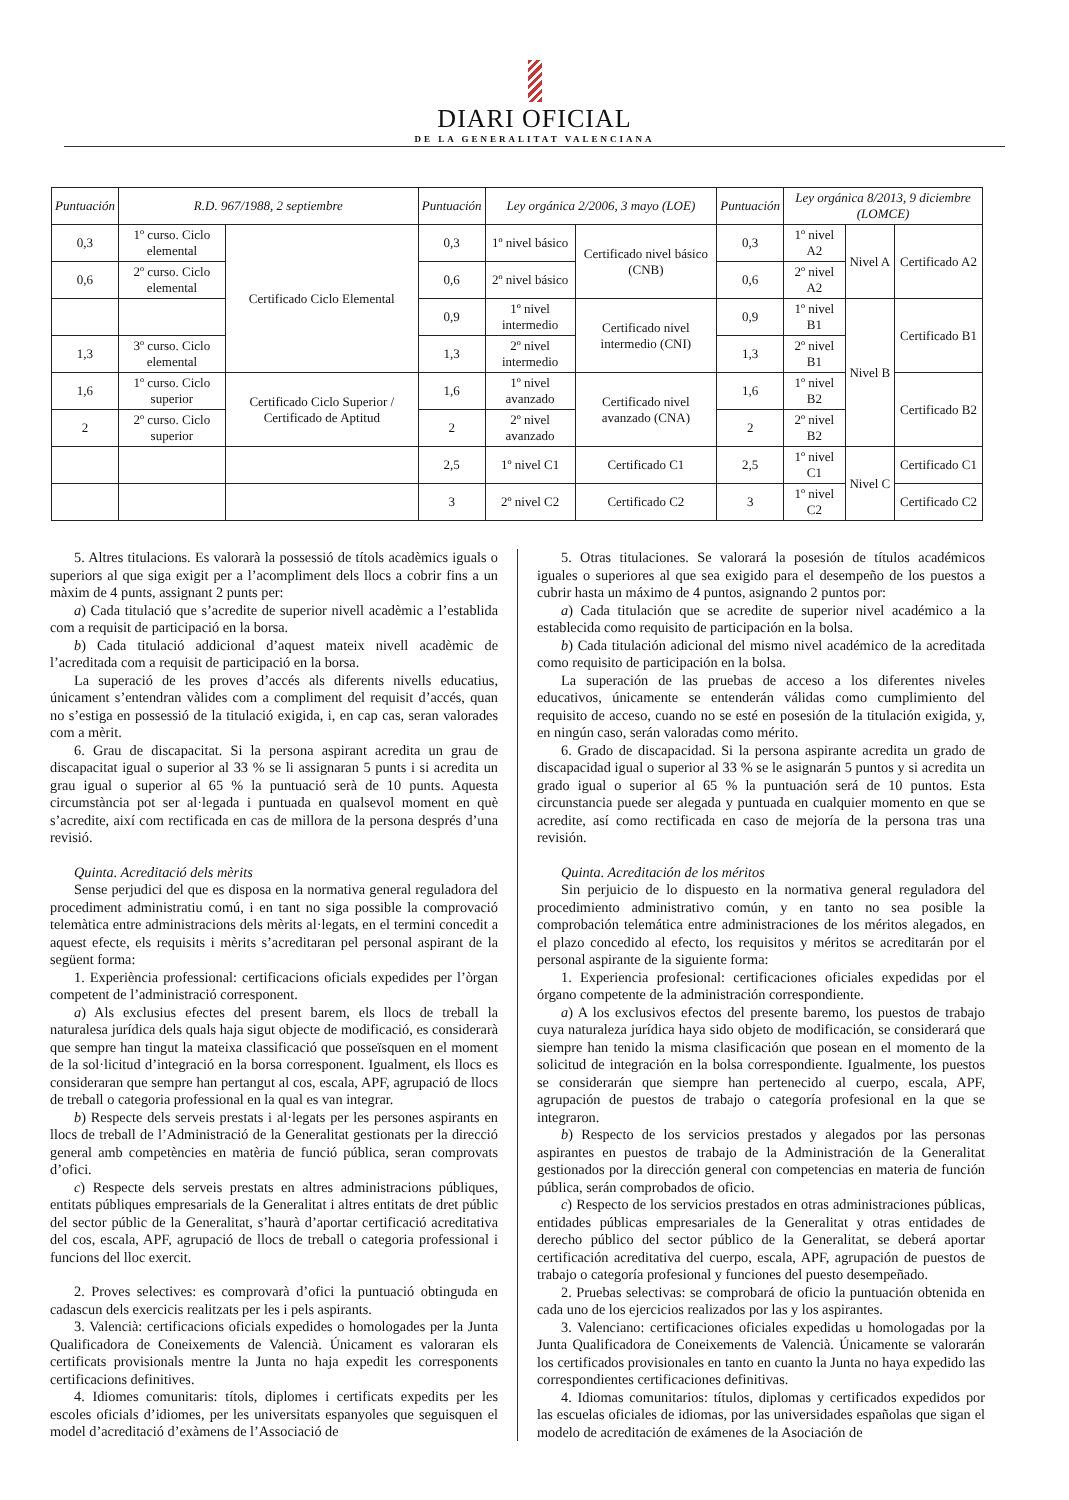DIARI OFICIAL
DE LA GENERALITAT VALENCIANA
| Puntuación | R.D. 967/1988, 2 septiembre | | Puntuación | Ley orgánica 2/2006, 3 mayo (LOE) | | Puntuación | Ley orgánica 8/2013, 9 diciembre (LOMCE) | | |
| --- | --- | --- | --- | --- | --- | --- | --- | --- | --- |
| 0,3 | 1º curso. Ciclo elemental | Certificado Ciclo Elemental | 0,3 | 1º nivel básico | Certificado nivel básico (CNB) | 0,3 | 1º nivel A2 | Nivel A | Certificado A2 |
| 0,6 | 2º curso. Ciclo elemental | | 0,6 | 2º nivel básico | | 0,6 | 2º nivel A2 | | |
| | | | 0,9 | 1º nivel intermedio | Certificado nivel intermedio (CNI) | 0,9 | 1º nivel B1 | Nivel B | Certificado B1 |
| 1,3 | 3º curso. Ciclo elemental | | 1,3 | 2º nivel intermedio | | 1,3 | 2º nivel B1 | | |
| 1,6 | 1º curso. Ciclo superior | Certificado Ciclo Superior / Certificado de Aptitud | 1,6 | 1º nivel avanzado | Certificado nivel avanzado (CNA) | 1,6 | 1º nivel B2 | | Certificado B2 |
| 2 | 2º curso. Ciclo superior | | 2 | 2º nivel avanzado | | 2 | 2º nivel B2 | | |
| | | | 2,5 | 1º nivel C1 | Certificado C1 | 2,5 | 1º nivel C1 | Nivel C | Certificado C1 |
| | | | 3 | 2º nivel C2 | Certificado C2 | 3 | 1º nivel C2 | | Certificado C2 |
5. Altres titulacions. Es valorarà la possessió de títols acadèmics iguals o superiors al que siga exigit per a l’acompliment dels llocs a cobrir fins a un màxim de 4 punts, assignant 2 punts per:
a) Cada titulació que s’acredite de superior nivell acadèmic a l’establida com a requisit de participació en la borsa.
b) Cada titulació addicional d’aquest mateix nivell acadèmic de l’acreditada com a requisit de participació en la borsa.
La superació de les proves d’accés als diferents nivells educatius, únicament s’entendran vàlides com a compliment del requisit d’accés, quan no s’estiga en possessió de la titulació exigida, i, en cap cas, seran valorades com a mèrit.
6. Grau de discapacitat. Si la persona aspirant acredita un grau de discapacitat igual o superior al 33 % se li assignaran 5 punts i si acredita un grau igual o superior al 65 % la puntuació serà de 10 punts. Aquesta circumstància pot ser al·legada i puntuada en qualsevol moment en què s’acredite, així com rectificada en cas de millora de la persona després d’una revisió.
Quinta. Acreditació dels mèrits
Sense perjudici del que es disposa en la normativa general reguladora del procediment administratiu comú, i en tant no siga possible la comprovació telemàtica entre administracions dels mèrits al·legats, en el termini concedit a aquest efecte, els requisits i mèrits s’acreditaran pel personal aspirant de la següent forma:
1. Experiència professional: certificacions oficials expedides per l’òrgan competent de l’administració corresponent.
a) Als exclusius efectes del present barem, els llocs de treball la naturalesa jurídica dels quals haja sigut objecte de modificació, es considerarà que sempre han tingut la mateixa classificació que posseïsquen en el moment de la sol·licitud d’integració en la borsa corresponent. Igualment, els llocs es consideraran que sempre han pertangut al cos, escala, APF, agrupació de llocs de treball o categoria professional en la qual es van integrar.
b) Respecte dels serveis prestats i al·legats per les persones aspirants en llocs de treball de l’Administració de la Generalitat gestionats per la direcció general amb competències en matèria de funció pública, seran comprovats d’ofici.
c) Respecte dels serveis prestats en altres administracions públiques, entitats públiques empresarials de la Generalitat i altres entitats de dret públic del sector públic de la Generalitat, s’haurà d’aportar certificació acreditativa del cos, escala, APF, agrupació de llocs de treball o categoria professional i funcions del lloc exercit.
2. Proves selectives: es comprovarà d’ofici la puntuació obtinguda en cadascun dels exercicis realitzats per les i pels aspirants.
3. Valencià: certificacions oficials expedides o homologades per la Junta Qualificadora de Coneixements de Valencià. Únicament es valoraran els certificats provisionals mentre la Junta no haja expedit les corresponents certificacions definitives.
4. Idiomes comunitaris: títols, diplomes i certificats expedits per les escoles oficials d’idiomes, per les universitats espanyoles que seguisquen el model d’acreditació d’exàmens de l’Associació de
5. Otras titulaciones. Se valorará la posesión de títulos académicos iguales o superiores al que sea exigido para el desempeño de los puestos a cubrir hasta un máximo de 4 puntos, asignando 2 puntos por:
a) Cada titulación que se acredite de superior nivel académico a la establecida como requisito de participación en la bolsa.
b) Cada titulación adicional del mismo nivel académico de la acreditada como requisito de participación en la bolsa.
La superación de las pruebas de acceso a los diferentes niveles educativos, únicamente se entenderán válidas como cumplimiento del requisito de acceso, cuando no se esté en posesión de la titulación exigida, y, en ningún caso, serán valoradas como mérito.
6. Grado de discapacidad. Si la persona aspirante acredita un grado de discapacidad igual o superior al 33 % se le asignarán 5 puntos y si acredita un grado igual o superior al 65 % la puntuación será de 10 puntos. Esta circunstancia puede ser alegada y puntuada en cualquier momento en que se acredite, así como rectificada en caso de mejoría de la persona tras una revisión.
Quinta. Acreditación de los méritos
Sin perjuicio de lo dispuesto en la normativa general reguladora del procedimiento administrativo común, y en tanto no sea posible la comprobación telemática entre administraciones de los méritos alegados, en el plazo concedido al efecto, los requisitos y méritos se acreditarán por el personal aspirante de la siguiente forma:
1. Experiencia profesional: certificaciones oficiales expedidas por el órgano competente de la administración correspondiente.
a) A los exclusivos efectos del presente baremo, los puestos de trabajo cuya naturaleza jurídica haya sido objeto de modificación, se considerará que siempre han tenido la misma clasificación que posean en el momento de la solicitud de integración en la bolsa correspondiente. Igualmente, los puestos se considerarán que siempre han pertenecido al cuerpo, escala, APF, agrupación de puestos de trabajo o categoría profesional en la que se integraron.
b) Respecto de los servicios prestados y alegados por las personas aspirantes en puestos de trabajo de la Administración de la Generalitat gestionados por la dirección general con competencias en materia de función pública, serán comprobados de oficio.
c) Respecto de los servicios prestados en otras administraciones públicas, entidades públicas empresariales de la Generalitat y otras entidades de derecho público del sector público de la Generalitat, se deberá aportar certificación acreditativa del cuerpo, escala, APF, agrupación de puestos de trabajo o categoría profesional y funciones del puesto desempeñado.
2. Pruebas selectivas: se comprobará de oficio la puntuación obtenida en cada uno de los ejercicios realizados por las y los aspirantes.
3. Valenciano: certificaciones oficiales expedidas u homologadas por la Junta Qualificadora de Coneixements de Valencià. Únicamente se valorarán los certificados provisionales en tanto en cuanto la Junta no haya expedido las correspondientes certificaciones definitivas.
4. Idiomas comunitarios: títulos, diplomas y certificados expedidos por las escuelas oficiales de idiomas, por las universidades españolas que sigan el modelo de acreditación de exámenes de la Asociación de